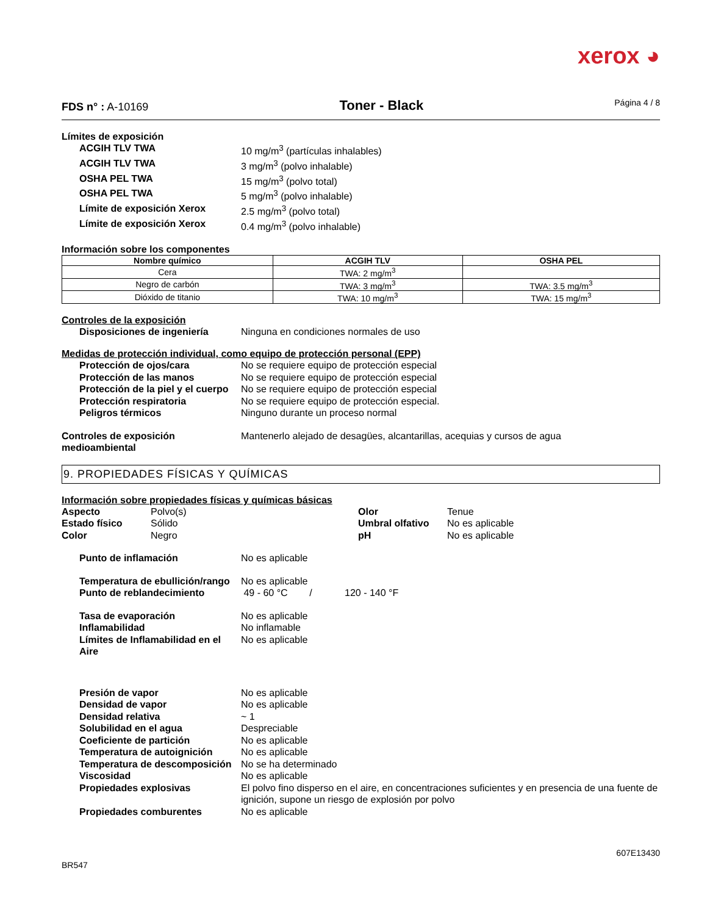xerox ◕
FDS n° : A-10169
Toner - Black
Página 4 / 8
Límites de exposición
ACGIH TLV TWA 10 mg/m<sup>3</sup> (partículas inhalables)
ACGIH TLV TWA 3 mg/m<sup>3</sup> (polvo inhalable)
OSHA PEL TWA 15 mg/m<sup>3</sup> (polvo total)
OSHA PEL TWA 5 mg/m<sup>3</sup> (polvo inhalable)
Límite de exposición Xerox 2.5 mg/m<sup>3</sup> (polvo total)
Límite de exposición Xerox 0.4 mg/m<sup>3</sup> (polvo inhalable)
Información sobre los componentes
| Nombre químico | ACGIH TLV | OSHA PEL |
| --- | --- | --- |
| Cera | TWA: 2 mg/m<sup>3</sup> | |
| Negro de carbón | TWA: 3 mg/m<sup>3</sup> | TWA: 3.5 mg/m<sup>3</sup> |
| Dióxido de titanio | TWA: 10 mg/m<sup>3</sup> | TWA: 15 mg/m<sup>3</sup> |
Controles de la exposición
Disposiciones de ingeniería Ninguna en condiciones normales de uso
Medidas de protección individual, como equipo de protección personal (EPP)
Protección de ojos/cara No se requiere equipo de protección especial
Protección de las manos No se requiere equipo de protección especial
Protección de la piel y el cuerpo
No se requiere equipo de protección especial
Protección respiratoria No se requiere equipo de protección especial.
Peligros térmicos Ninguno durante un proceso normal
Controles de exposición
medioambiental
Mantenerlo alejado de desagües, alcantarillas, acequias y cursos de agua
9. PROPIEDADES FÍSICAS Y QUÍMICAS
Información sobre propiedades físicas y químicas básicas
Aspecto Polvo(s) Estado físico Sólido Color Negro Olor Tenue Umbral olfativo No es aplicable pH No es aplicable
Punto de inflamación No es aplicable
Temperatura de ebullición/rango
No es aplicable
Punto de reblandecimiento 49 - 60 °C / 120 - 140 °F
Tasa de evaporación No es aplicable
Inflamabilidad No inflamable
Límites de Inflamabilidad en el Aire
No es aplicable
Presión de vapor No es aplicable
Densidad de vapor No es aplicable
Densidad relativa ~ 1
Solubilidad en el agua Despreciable
Coeficiente de partición No es aplicable
Temperatura de autoignición No es aplicable
Temperatura de descomposición
No se ha determinado
Viscosidad No es aplicable
Propiedades explosivas El polvo fino disperso en el aire, en concentraciones suficientes y en presencia de una fuente de ignición, supone un riesgo de explosión por polvo
Propiedades comburentes No es aplicable
607E13430
BR547